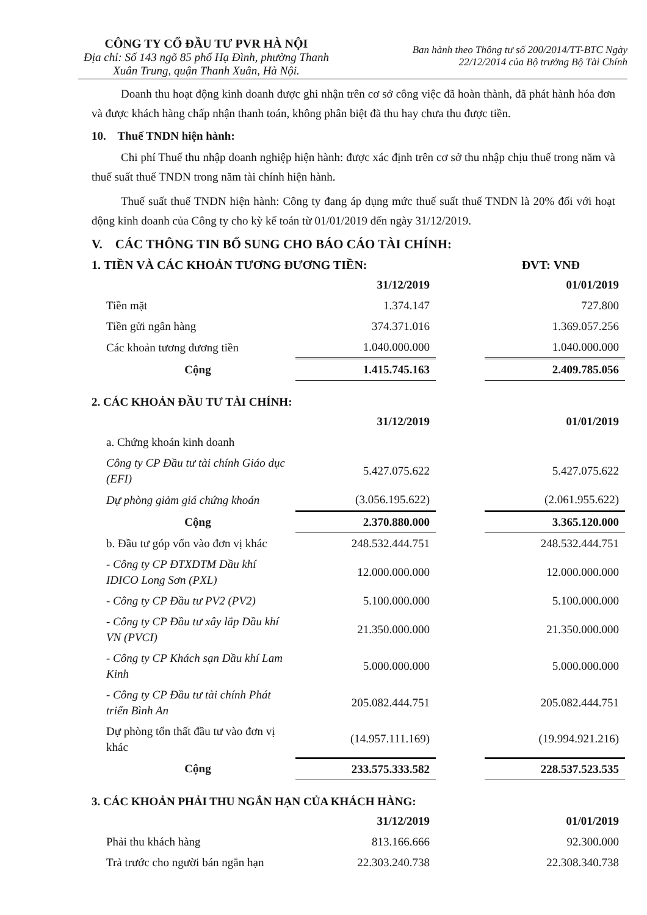CÔNG TY CỔ ĐẦU TƯ PVR HÀ NỘI
Địa chỉ: Số 143 ngõ 85 phố Hạ Đình, phường Thanh Xuân Trung, quận Thanh Xuân, Hà Nội.
Ban hành theo Thông tư số 200/2014/TT-BTC Ngày
22/12/2014 của Bộ trưởng Bộ Tài Chính
Doanh thu hoạt động kinh doanh được ghi nhận trên cơ sở công việc đã hoàn thành, đã phát hành hóa đơn và được khách hàng chấp nhận thanh toán, không phân biệt đã thu hay chưa thu được tiền.
10. Thuế TNDN hiện hành:
Chi phí Thuế thu nhập doanh nghiệp hiện hành: được xác định trên cơ sở thu nhập chịu thuế trong năm và thuế suất thuế TNDN trong năm tài chính hiện hành.
Thuế suất thuế TNDN hiện hành: Công ty đang áp dụng mức thuế suất thuế TNDN là 20% đối với hoạt động kinh doanh của Công ty cho kỳ kế toán từ 01/01/2019 đến ngày 31/12/2019.
V. CÁC THÔNG TIN BỔ SUNG CHO BÁO CÁO TÀI CHÍNH:
1. TIỀN VÀ CÁC KHOẢN TƯƠNG ĐƯƠNG TIỀN: ĐVT: VNĐ
| | 31/12/2019 | | 01/01/2019 |
| Tiền mặt | 1.374.147 | | 727.800 |
| Tiền gửi ngân hàng | 374.371.016 | | 1.369.057.256 |
| Các khoản tương đương tiền | 1.040.000.000 | | 1.040.000.000 |
| Cộng | 1.415.745.163 | | 2.409.785.056 |
2. CÁC KHOẢN ĐẦU TƯ TÀI CHÍNH:
| | 31/12/2019 | | 01/01/2019 |
| a. Chứng khoán kinh doanh | | | |
| Công ty CP Đầu tư tài chính Giáo dục (EFI) | 5.427.075.622 | | 5.427.075.622 |
| Dự phòng giảm giá chứng khoán | (3.056.195.622) | | (2.061.955.622) |
| Cộng | 2.370.880.000 | | 3.365.120.000 |
| b. Đầu tư góp vốn vào đơn vị khác | 248.532.444.751 | | 248.532.444.751 |
| - Công ty CP ĐTXDTM Dầu khí IDICO Long Sơn (PXL) | 12.000.000.000 | | 12.000.000.000 |
| - Công ty CP Đầu tư PV2 (PV2) | 5.100.000.000 | | 5.100.000.000 |
| - Công ty CP Đầu tư xây lắp Dầu khí VN (PVCI) | 21.350.000.000 | | 21.350.000.000 |
| - Công ty CP Khách sạn Dầu khí Lam Kinh | 5.000.000.000 | | 5.000.000.000 |
| - Công ty CP Đầu tư tài chính Phát triển Bình An | 205.082.444.751 | | 205.082.444.751 |
| Dự phòng tổn thất đầu tư vào đơn vị khác | (14.957.111.169) | | (19.994.921.216) |
| Cộng | 233.575.333.582 | | 228.537.523.535 |
3. CÁC KHOẢN PHẢI THU NGẮN HẠN CỦA KHÁCH HÀNG:
| | 31/12/2019 | | 01/01/2019 |
| Phải thu khách hàng | 813.166.666 | | 92.300.000 |
| Trả trước cho người bán ngắn hạn | 22.303.240.738 | | 22.308.340.738 |